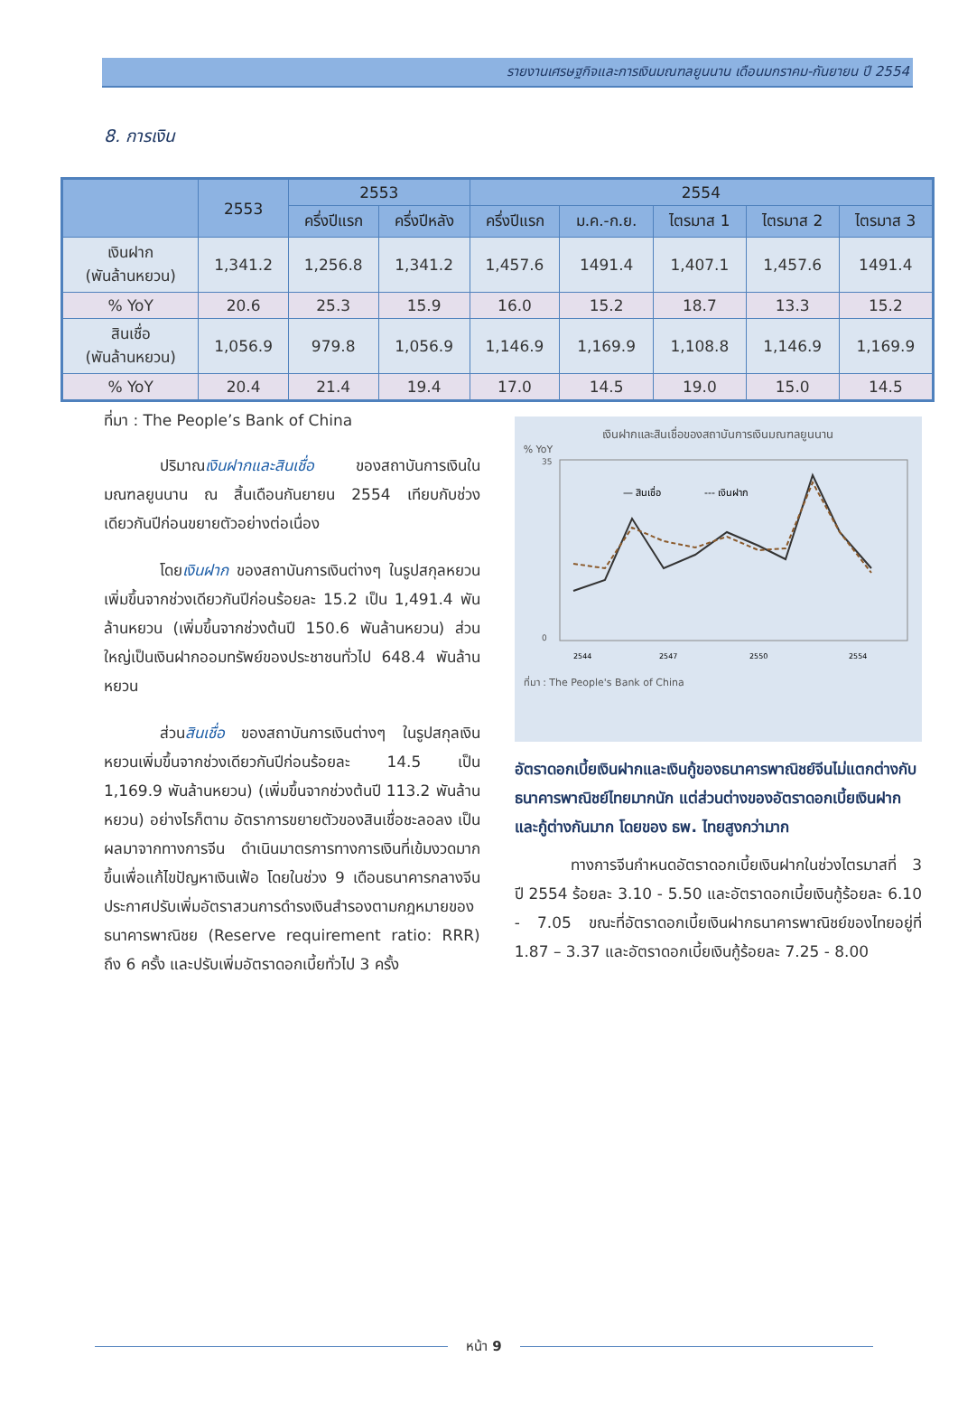รายงานเศรษฐกิจและการเงินมณฑลยูนนาน เดือนมกราคม-กันยายน ปี 2554
8. การเงิน
| | 2553 | 2553 | | 2554 | | | | |
| --- | --- | --- | --- | --- | --- | --- | --- | --- |
| | | ครึ่งปีแรก | ครึ่งปีหลัง | ครึ่งปีแรก | ม.ค.-ก.ย. | ไตรมาส 1 | ไตรมาส 2 | ไตรมาส 3 |
| เงินฝาก (พันล้านหยวน) | 1,341.2 | 1,256.8 | 1,341.2 | 1,457.6 | 1491.4 | 1,407.1 | 1,457.6 | 1491.4 |
| % YoY | 20.6 | 25.3 | 15.9 | 16.0 | 15.2 | 18.7 | 13.3 | 15.2 |
| สินเชื่อ (พันล้านหยวน) | 1,056.9 | 979.8 | 1,056.9 | 1,146.9 | 1,169.9 | 1,108.8 | 1,146.9 | 1,169.9 |
| % YoY | 20.4 | 21.4 | 19.4 | 17.0 | 14.5 | 19.0 | 15.0 | 14.5 |
ที่มา : The People’s Bank of China
ปริมาณเงินฝากและสินเชื่อ ของสถาบันการเงินในมณฑลยูนนาน ณ สิ้นเดือนกันยายน 2554 เทียบกับช่วงเดียวกันปีก่อนขยายตัวอย่างต่อเนื่อง
โดยเงินฝาก ของสถาบันการเงินต่างๆ ในรูปสกุลหยวนเพิ่มขึ้นจากช่วงเดียวกันปีก่อนร้อยละ 15.2 เป็น 1,491.4 พันล้านหยวน (เพิ่มขึ้นจากช่วงต้นปี 150.6 พันล้านหยวน) ส่วนใหญ่เป็นเงินฝากออมทรัพย์ของประชาชนทั่วไป 648.4 พันล้านหยวน
ส่วนสินเชื่อ ของสถาบันการเงินต่างๆ ในรูปสกุลเงินหยวนเพิ่มขึ้นจากช่วงเดียวกันปีก่อนร้อยละ 14.5 เป็น 1,169.9 พันล้านหยวน) (เพิ่มขึ้นจากช่วงต้นปี 113.2 พันล้านหยวน) อย่างไรก็ตาม อัตราการขยายตัวของสินเชื่อชะลอลง เป็นผลมาจากทางการจีน ดำเนินมาตรการทางการเงินที่เข้มงวดมากขึ้นเพื่อแก้ไขปัญหาเงินเฟ้อ โดยในช่วง 9 เดือนธนาคารกลางจีนประกาศปรับเพิ่มอัตราสวนการดำรงเงินสำรองตามกฎหมายของธนาคารพาณิชย (Reserve requirement ratio: RRR) ถึง 6 ครั้ง และปรับเพิ่มอัตราดอกเบี้ยทั่วไป 3 ครั้ง
เงินฝากและสินเชื่อของสถาบันการเงินมณฑลยูนนาน
% YoY
35
0
2544
2547
2550
2554
— สินเชื่อ
--- เงินฝาก
ที่มา : The People's Bank of China
อัตราดอกเบี้ยเงินฝากและเงินกู้ของธนาคารพาณิชย์จีนไม่แตกต่างกับธนาคารพาณิชย์ไทยมากนัก แต่ส่วนต่างของอัตราดอกเบี้ยเงินฝากและกู้ต่างกันมาก โดยของ ธพ. ไทยสูงกว่ามาก
ทางการจีนกำหนดอัตราดอกเบี้ยเงินฝากในช่วงไตรมาสที่ 3 ปี 2554 ร้อยละ 3.10 - 5.50 และอัตราดอกเบี้ยเงินกู้ร้อยละ 6.10 - 7.05 ขณะที่อัตราดอกเบี้ยเงินฝากธนาคารพาณิชย์ของไทยอยู่ที่ 1.87 – 3.37 และอัตราดอกเบี้ยเงินกู้ร้อยละ 7.25 - 8.00
หน้า 9